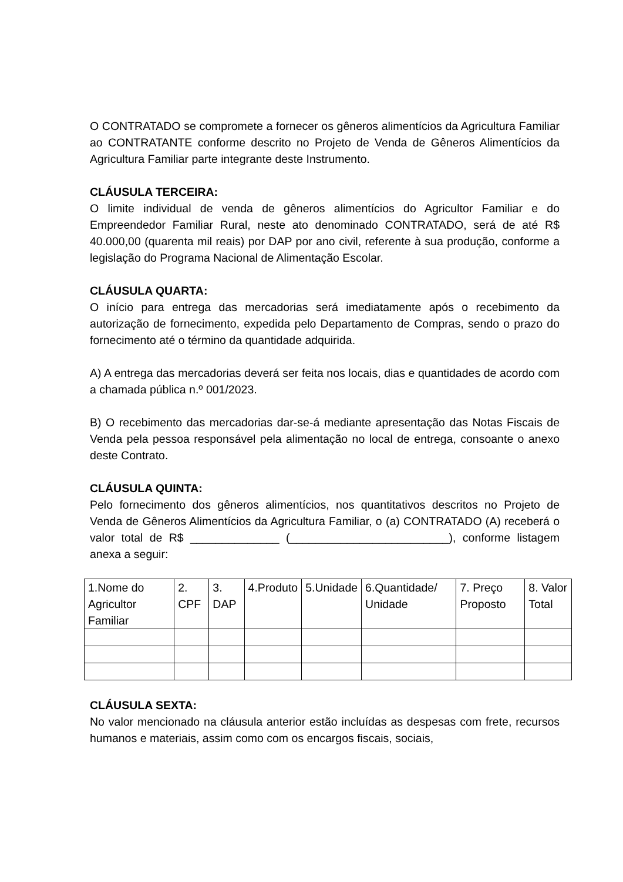O CONTRATADO se compromete a fornecer os gêneros alimentícios da Agricultura Familiar ao CONTRATANTE conforme descrito no Projeto de Venda de Gêneros Alimentícios da Agricultura Familiar parte integrante deste Instrumento.
CLÁUSULA TERCEIRA:
O limite individual de venda de gêneros alimentícios do Agricultor Familiar e do Empreendedor Familiar Rural, neste ato denominado CONTRATADO, será de até R$ 40.000,00 (quarenta mil reais) por DAP por ano civil, referente à sua produção, conforme a legislação do Programa Nacional de Alimentação Escolar.
CLÁUSULA QUARTA:
O início para entrega das mercadorias será imediatamente após o recebimento da autorização de fornecimento, expedida pelo Departamento de Compras, sendo o prazo do fornecimento até o término da quantidade adquirida.
A) A entrega das mercadorias deverá ser feita nos locais, dias e quantidades de acordo com a chamada pública n.º 001/2023.
B) O recebimento das mercadorias dar-se-á mediante apresentação das Notas Fiscais de Venda pela pessoa responsável pela alimentação no local de entrega, consoante o anexo deste Contrato.
CLÁUSULA QUINTA:
Pelo fornecimento dos gêneros alimentícios, nos quantitativos descritos no Projeto de Venda de Gêneros Alimentícios da Agricultura Familiar, o (a) CONTRATADO (A) receberá o valor total de R$ ______________ (_________________________), conforme listagem anexa a seguir:
| 1.Nome do Agricultor Familiar | 2. CPF | 3. DAP | 4.Produto | 5.Unidade | 6.Quantidade/ Unidade | 7. Preço Proposto | 8. Valor Total |
CLÁUSULA SEXTA:
No valor mencionado na cláusula anterior estão incluídas as despesas com frete, recursos humanos e materiais, assim como com os encargos fiscais, sociais,